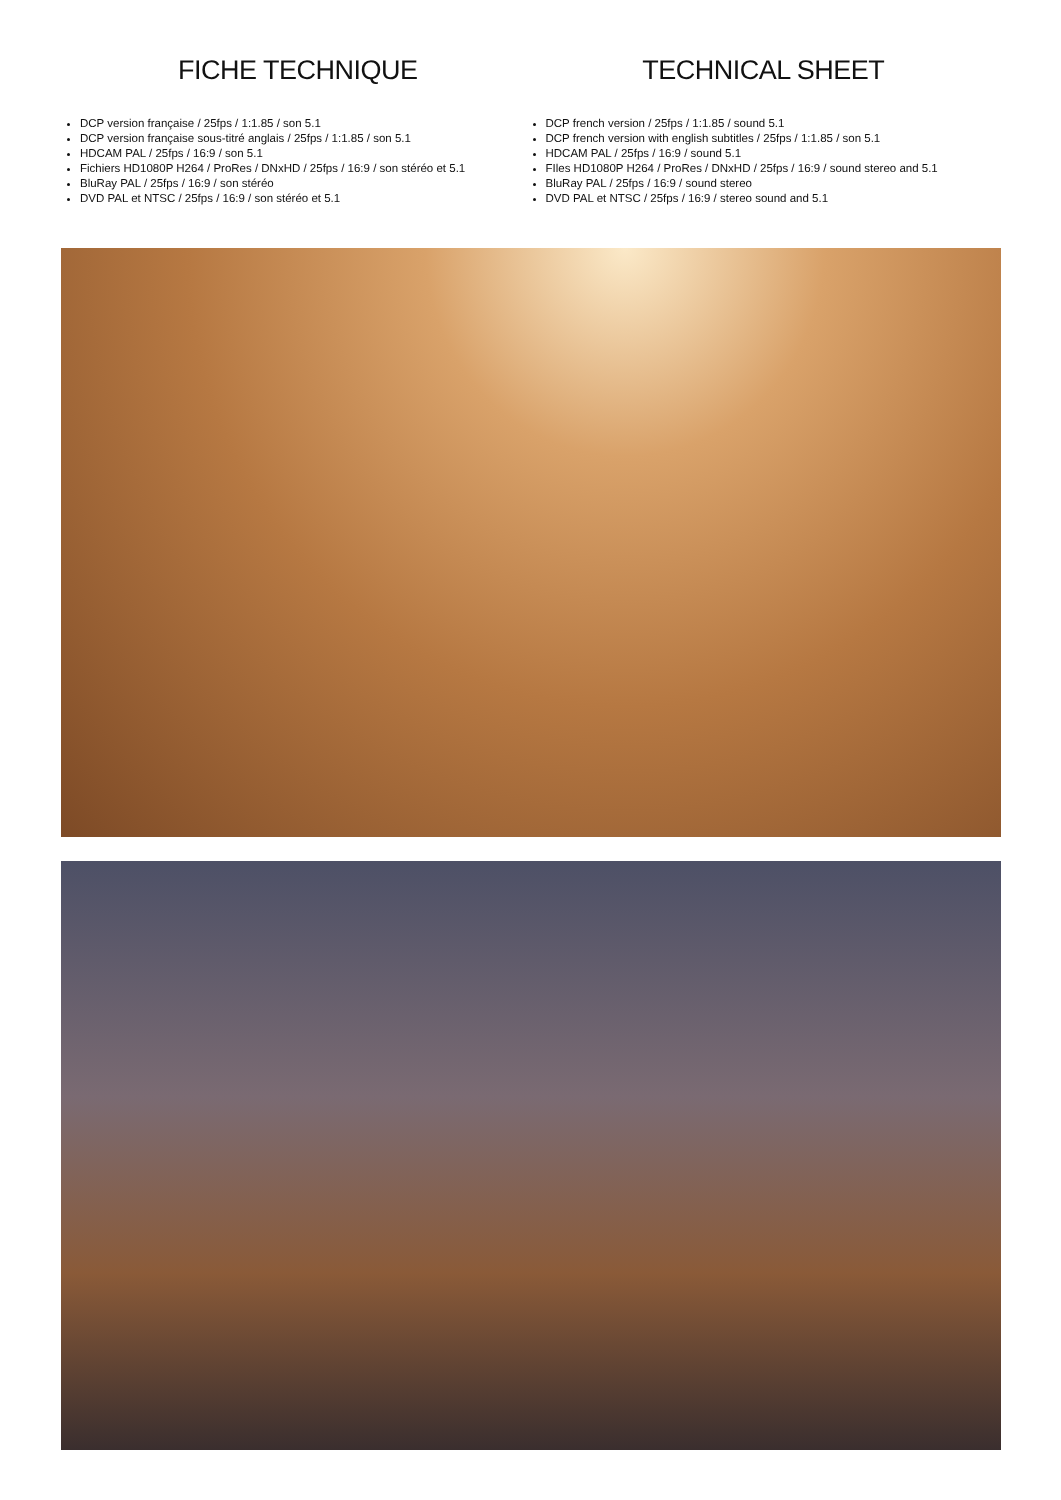FICHE TECHNIQUE
DCP version française / 25fps / 1:1.85 / son 5.1
DCP version française sous-titré anglais / 25fps / 1:1.85 / son 5.1
HDCAM PAL / 25fps / 16:9 / son 5.1
Fichiers HD1080P H264 / ProRes / DNxHD / 25fps / 16:9 / son stéréo et 5.1
BluRay PAL / 25fps / 16:9 / son stéréo
DVD PAL et NTSC / 25fps / 16:9 / son stéréo et 5.1
TECHNICAL SHEET
DCP french version / 25fps / 1:1.85 / sound 5.1
DCP french version with english subtitles / 25fps / 1:1.85 / son 5.1
HDCAM PAL / 25fps / 16:9 / sound 5.1
FIles HD1080P H264 / ProRes / DNxHD / 25fps / 16:9 / sound stereo and 5.1
BluRay PAL / 25fps / 16:9 / sound stereo
DVD PAL et NTSC / 25fps / 16:9 / stereo sound and 5.1